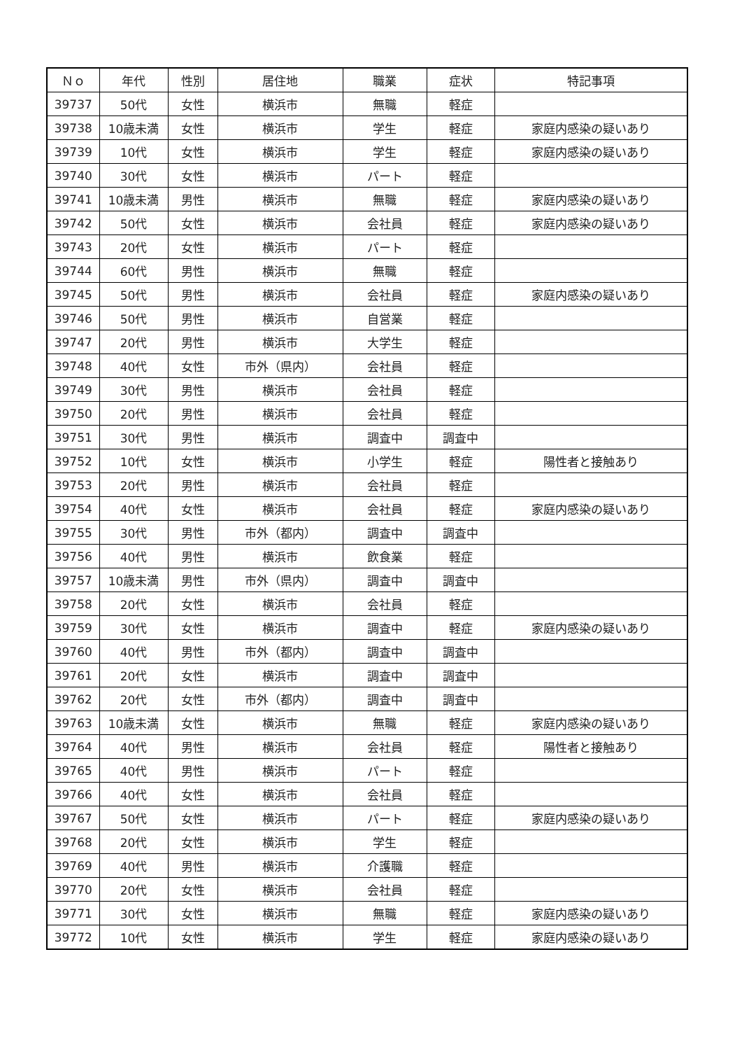| Ｎｏ | 年代 | 性別 | 居住地 | 職業 | 症状 | 特記事項 |
| --- | --- | --- | --- | --- | --- | --- |
| 39737 | 50代 | 女性 | 横浜市 | 無職 | 軽症 | |
| 39738 | 10歳未満 | 女性 | 横浜市 | 学生 | 軽症 | 家庭内感染の疑いあり |
| 39739 | 10代 | 女性 | 横浜市 | 学生 | 軽症 | 家庭内感染の疑いあり |
| 39740 | 30代 | 女性 | 横浜市 | パート | 軽症 | |
| 39741 | 10歳未満 | 男性 | 横浜市 | 無職 | 軽症 | 家庭内感染の疑いあり |
| 39742 | 50代 | 女性 | 横浜市 | 会社員 | 軽症 | 家庭内感染の疑いあり |
| 39743 | 20代 | 女性 | 横浜市 | パート | 軽症 | |
| 39744 | 60代 | 男性 | 横浜市 | 無職 | 軽症 | |
| 39745 | 50代 | 男性 | 横浜市 | 会社員 | 軽症 | 家庭内感染の疑いあり |
| 39746 | 50代 | 男性 | 横浜市 | 自営業 | 軽症 | |
| 39747 | 20代 | 男性 | 横浜市 | 大学生 | 軽症 | |
| 39748 | 40代 | 女性 | 市外（県内） | 会社員 | 軽症 | |
| 39749 | 30代 | 男性 | 横浜市 | 会社員 | 軽症 | |
| 39750 | 20代 | 男性 | 横浜市 | 会社員 | 軽症 | |
| 39751 | 30代 | 男性 | 横浜市 | 調査中 | 調査中 | |
| 39752 | 10代 | 女性 | 横浜市 | 小学生 | 軽症 | 陽性者と接触あり |
| 39753 | 20代 | 男性 | 横浜市 | 会社員 | 軽症 | |
| 39754 | 40代 | 女性 | 横浜市 | 会社員 | 軽症 | 家庭内感染の疑いあり |
| 39755 | 30代 | 男性 | 市外（都内） | 調査中 | 調査中 | |
| 39756 | 40代 | 男性 | 横浜市 | 飲食業 | 軽症 | |
| 39757 | 10歳未満 | 男性 | 市外（県内） | 調査中 | 調査中 | |
| 39758 | 20代 | 女性 | 横浜市 | 会社員 | 軽症 | |
| 39759 | 30代 | 女性 | 横浜市 | 調査中 | 軽症 | 家庭内感染の疑いあり |
| 39760 | 40代 | 男性 | 市外（都内） | 調査中 | 調査中 | |
| 39761 | 20代 | 女性 | 横浜市 | 調査中 | 調査中 | |
| 39762 | 20代 | 女性 | 市外（都内） | 調査中 | 調査中 | |
| 39763 | 10歳未満 | 女性 | 横浜市 | 無職 | 軽症 | 家庭内感染の疑いあり |
| 39764 | 40代 | 男性 | 横浜市 | 会社員 | 軽症 | 陽性者と接触あり |
| 39765 | 40代 | 男性 | 横浜市 | パート | 軽症 | |
| 39766 | 40代 | 女性 | 横浜市 | 会社員 | 軽症 | |
| 39767 | 50代 | 女性 | 横浜市 | パート | 軽症 | 家庭内感染の疑いあり |
| 39768 | 20代 | 女性 | 横浜市 | 学生 | 軽症 | |
| 39769 | 40代 | 男性 | 横浜市 | 介護職 | 軽症 | |
| 39770 | 20代 | 女性 | 横浜市 | 会社員 | 軽症 | |
| 39771 | 30代 | 女性 | 横浜市 | 無職 | 軽症 | 家庭内感染の疑いあり |
| 39772 | 10代 | 女性 | 横浜市 | 学生 | 軽症 | 家庭内感染の疑いあり |